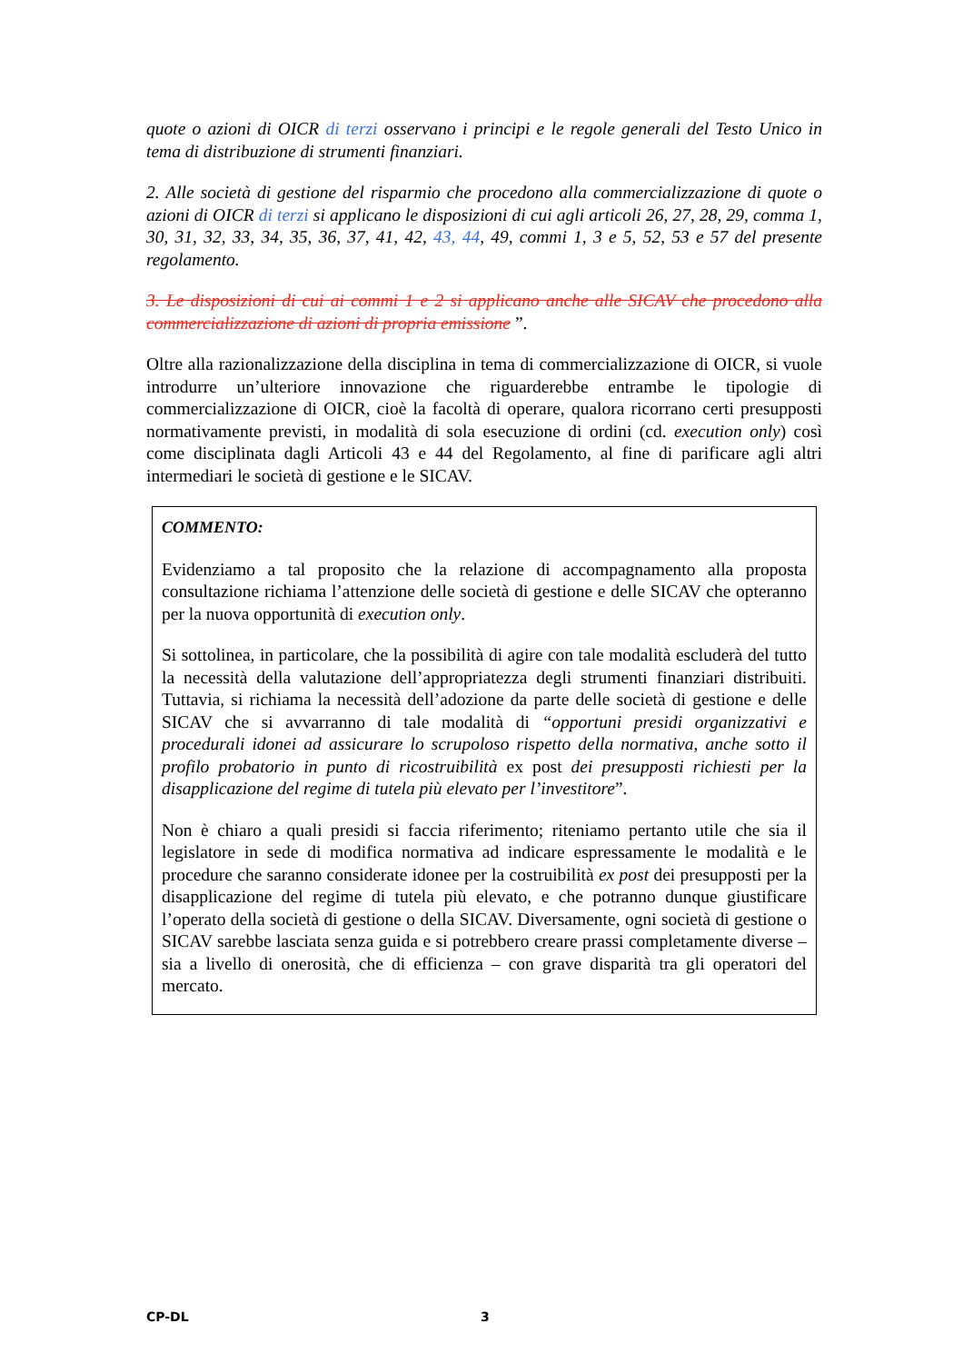quote o azioni di OICR di terzi osservano i principi e le regole generali del Testo Unico in tema di distribuzione di strumenti finanziari.
2. Alle società di gestione del risparmio che procedono alla commercializzazione di quote o azioni di OICR di terzi si applicano le disposizioni di cui agli articoli 26, 27, 28, 29, comma 1, 30, 31, 32, 33, 34, 35, 36, 37, 41, 42, 43, 44, 49, commi 1, 3 e 5, 52, 53 e 57 del presente regolamento.
3. Le disposizioni di cui ai commi 1 e 2 si applicano anche alle SICAV che procedono alla commercializzazione di azioni di propria emissione ”.
Oltre alla razionalizzazione della disciplina in tema di commercializzazione di OICR, si vuole introdurre un’ulteriore innovazione che riguarderebbe entrambe le tipologie di commercializzazione di OICR, cioè la facoltà di operare, qualora ricorrano certi presupposti normativamente previsti, in modalità di sola esecuzione di ordini (cd. execution only) così come disciplinata dagli Articoli 43 e 44 del Regolamento, al fine di parificare agli altri intermediari le società di gestione e le SICAV.
COMMENTO:
Evidenziamo a tal proposito che la relazione di accompagnamento alla proposta consultazione richiama l’attenzione delle società di gestione e delle SICAV che opteranno per la nuova opportunità di execution only.
Si sottolinea, in particolare, che la possibilità di agire con tale modalità escluderà del tutto la necessità della valutazione dell’appropriatezza degli strumenti finanziari distribuiti. Tuttavia, si richiama la necessità dell’adozione da parte delle società di gestione e delle SICAV che si avvarranno di tale modalità di “opportuni presidi organizzativi e procedurali idonei ad assicurare lo scrupoloso rispetto della normativa, anche sotto il profilo probatorio in punto di ricostruibilità ex post dei presupposti richiesti per la disapplicazione del regime di tutela più elevato per l’investitore”.
Non è chiaro a quali presidi si faccia riferimento; riteniamo pertanto utile che sia il legislatore in sede di modifica normativa ad indicare espressamente le modalità e le procedure che saranno considerate idonee per la costruibilità ex post dei presupposti per la disapplicazione del regime di tutela più elevato, e che potranno dunque giustificare l’operato della società di gestione o della SICAV. Diversamente, ogni società di gestione o SICAV sarebbe lasciata senza guida e si potrebbero creare prassi completamente diverse – sia a livello di onerosità, che di efficienza – con grave disparità tra gli operatori del mercato.
CP-DL 3